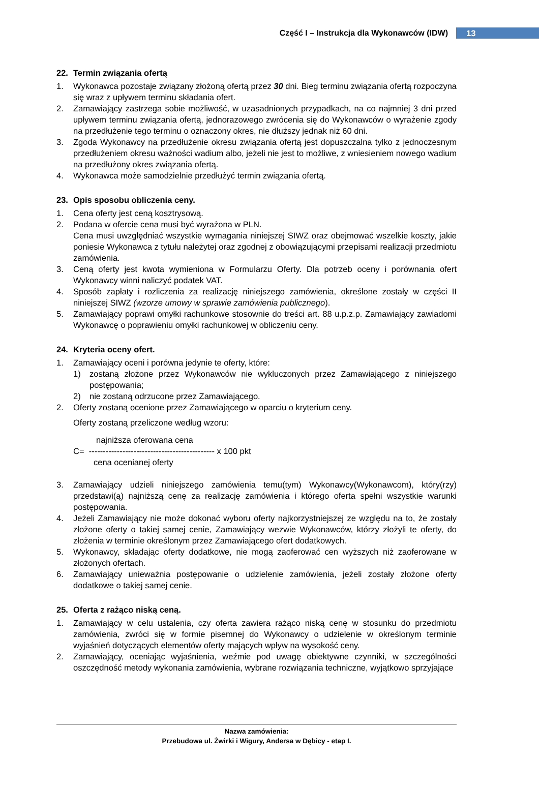Część I – Instrukcja dla Wykonawców (IDW)
13
22. Termin związania ofertą
1. Wykonawca pozostaje związany złożoną ofertą przez 30 dni. Bieg terminu związania ofertą rozpoczyna się wraz z upływem terminu składania ofert.
2. Zamawiający zastrzega sobie możliwość, w uzasadnionych przypadkach, na co najmniej 3 dni przed upływem terminu związania ofertą, jednorazowego zwrócenia się do Wykonawców o wyrażenie zgody na przedłużenie tego terminu o oznaczony okres, nie dłuższy jednak niż 60 dni.
3. Zgoda Wykonawcy na przedłużenie okresu związania ofertą jest dopuszczalna tylko z jednoczesnym przedłużeniem okresu ważności wadium albo, jeżeli nie jest to możliwe, z wniesieniem nowego wadium na przedłużony okres związania ofertą.
4. Wykonawca może samodzielnie przedłużyć termin związania ofertą.
23. Opis sposobu obliczenia ceny.
1. Cena oferty jest ceną kosztrysową.
2. Podana w ofercie cena musi być wyrażona w PLN.
Cena musi uwzględniać wszystkie wymagania niniejszej SIWZ oraz obejmować wszelkie koszty, jakie poniesie Wykonawca z tytułu należytej oraz zgodnej z obowiązującymi przepisami realizacji przedmiotu zamówienia.
3. Ceną oferty jest kwota wymieniona w Formularzu Oferty. Dla potrzeb oceny i porównania ofert Wykonawcy winni naliczyć podatek VAT.
4. Sposób zapłaty i rozliczenia za realizację niniejszego zamówienia, określone zostały w części II niniejszej SIWZ (wzorze umowy w sprawie zamówienia publicznego).
5. Zamawiający poprawi omyłki rachunkowe stosownie do treści art. 88 u.p.z.p. Zamawiający zawiadomi Wykonawcę o poprawieniu omyłki rachunkowej w obliczeniu ceny.
24. Kryteria oceny ofert.
1. Zamawiający oceni i porówna jedynie te oferty, które:
1) zostaną złożone przez Wykonawców nie wykluczonych przez Zamawiającego z niniejszego postępowania;
2) nie zostaną odrzucone przez Zamawiającego.
2. Oferty zostaną ocenione przez Zamawiającego w oparciu o kryterium ceny.
Oferty zostaną przeliczone według wzoru:
najniższa oferowana cena
C= --------------------------------------------- x 100 pkt
cena ocenianej oferty
3. Zamawiający udzieli niniejszego zamówienia temu(tym) Wykonawcy(Wykonawcom), który(rzy) przedstawi(ą) najniższą cenę za realizację zamówienia i którego oferta spełni wszystkie warunki postępowania.
4. Jeżeli Zamawiający nie może dokonać wyboru oferty najkorzystniejszej ze względu na to, że zostały złożone oferty o takiej samej cenie, Zamawiający wezwie Wykonawców, którzy złożyli te oferty, do złożenia w terminie określonym przez Zamawiającego ofert dodatkowych.
5. Wykonawcy, składając oferty dodatkowe, nie mogą zaoferować cen wyższych niż zaoferowane w złożonych ofertach.
6. Zamawiający unieważnia postępowanie o udzielenie zamówienia, jeżeli zostały złożone oferty dodatkowe o takiej samej cenie.
25. Oferta z rażąco niską ceną.
1. Zamawiający w celu ustalenia, czy oferta zawiera rażąco niską cenę w stosunku do przedmiotu zamówienia, zwróci się w formie pisemnej do Wykonawcy o udzielenie w określonym terminie wyjaśnień dotyczących elementów oferty mających wpływ na wysokość ceny.
2. Zamawiający, oceniając wyjaśnienia, weźmie pod uwagę obiektywne czynniki, w szczególności oszczędność metody wykonania zamówienia, wybrane rozwiązania techniczne, wyjątkowo sprzyjające
Nazwa zamówienia:
Przebudowa ul. Żwirki i Wigury, Andersa w Dębicy - etap I.